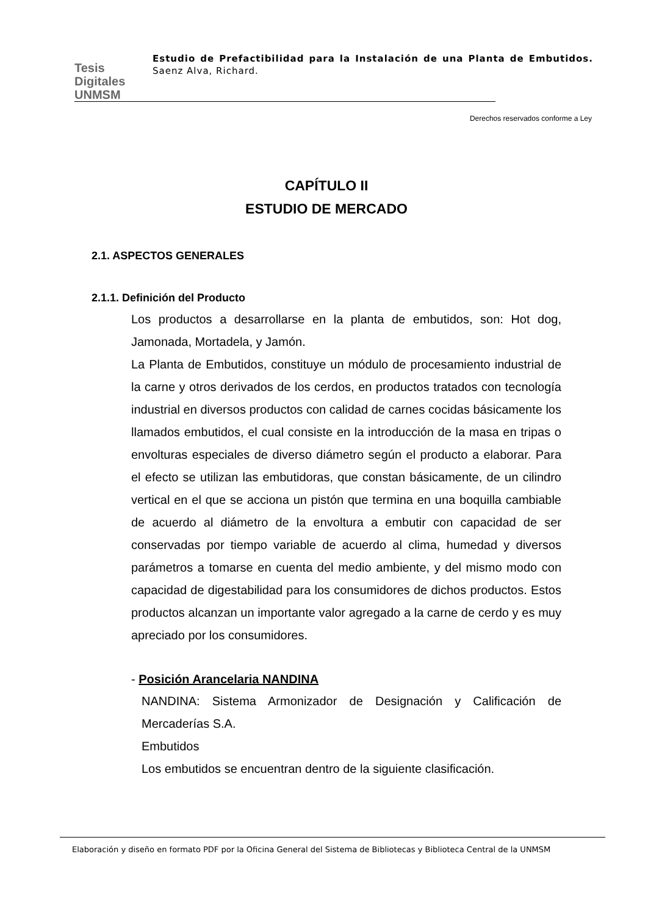Tesis Digitales UNMSM
Estudio de Prefactibilidad para la Instalación de una Planta de Embutidos. Saenz Alva, Richard.
Derechos reservados conforme a Ley
CAPÍTULO II
ESTUDIO DE MERCADO
2.1. ASPECTOS GENERALES
2.1.1. Definición del Producto
Los productos a desarrollarse en la planta de embutidos, son: Hot dog, Jamonada, Mortadela, y Jamón.
La Planta de Embutidos, constituye un módulo de procesamiento industrial de la carne y otros derivados de los cerdos, en productos tratados con tecnología industrial en diversos productos con calidad de carnes cocidas básicamente los llamados embutidos, el cual consiste en la introducción de la masa en tripas o envolturas especiales de diverso diámetro según el producto a elaborar. Para el efecto se utilizan las embutidoras, que constan básicamente, de un cilindro vertical en el que se acciona un pistón que termina en una boquilla cambiable de acuerdo al diámetro de la envoltura a embutir con capacidad de ser conservadas por tiempo variable de acuerdo al clima, humedad y diversos parámetros a tomarse en cuenta del medio ambiente, y del mismo modo con capacidad de digestabilidad para los consumidores de dichos productos. Estos productos alcanzan un importante valor agregado a la carne de cerdo y es muy apreciado por los consumidores.
- Posición Arancelaria NANDINA
NANDINA: Sistema Armonizador de Designación y Calificación de Mercaderías S.A.
Embutidos
Los embutidos se encuentran dentro de la siguiente clasificación.
Elaboración y diseño en formato PDF por la Oficina General del Sistema de Bibliotecas y Biblioteca Central de la UNMSM